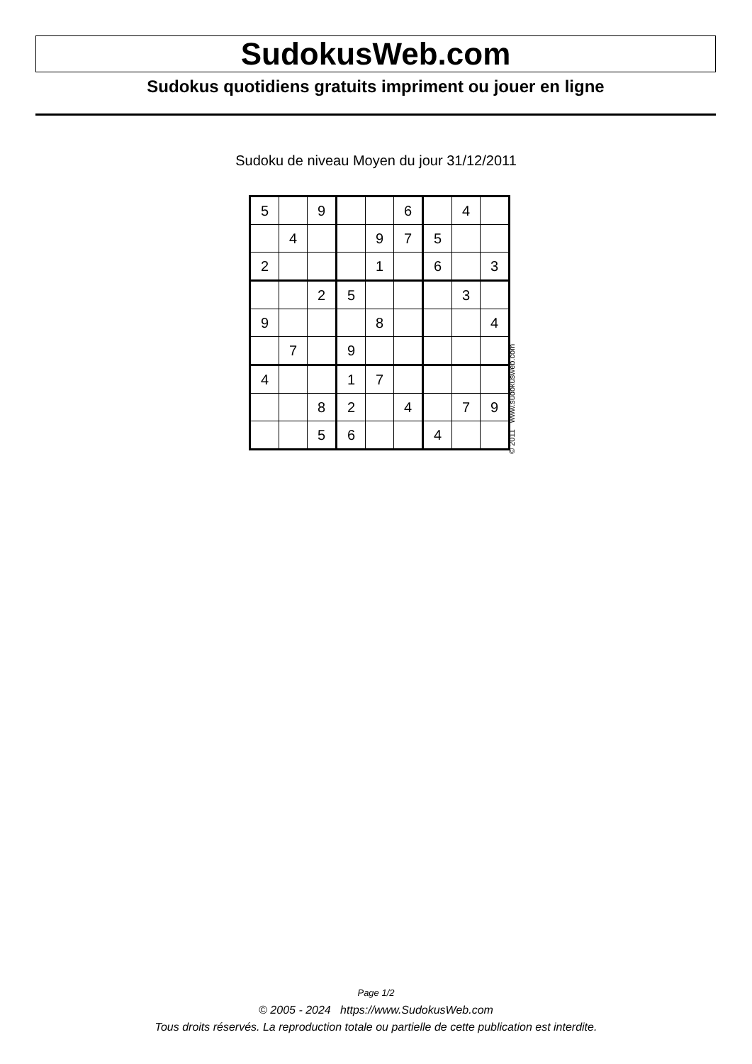SudokusWeb.com
Sudokus quotidiens gratuits impriment ou jouer en ligne
Sudoku de niveau Moyen du jour 31/12/2011
| 5 | | 9 | | | 6 | | 4 | |
| | 4 | | | 9 | 7 | 5 | | |
| 2 | | | | 1 | | 6 | | 3 |
| | | 2 | 5 | | | | 3 | |
| 9 | | | | 8 | | | | 4 |
| | 7 | | 9 | | | | | |
| 4 | | | 1 | 7 | | | | |
| | | 8 | 2 | | 4 | | 7 | 9 |
| | | 5 | 6 | | | 4 | | |
© 2011 www.sudokusweb.com
Page 1/2
© 2005 - 2024 https://www.SudokusWeb.com
Tous droits réservés. La reproduction totale ou partielle de cette publication est interdite.